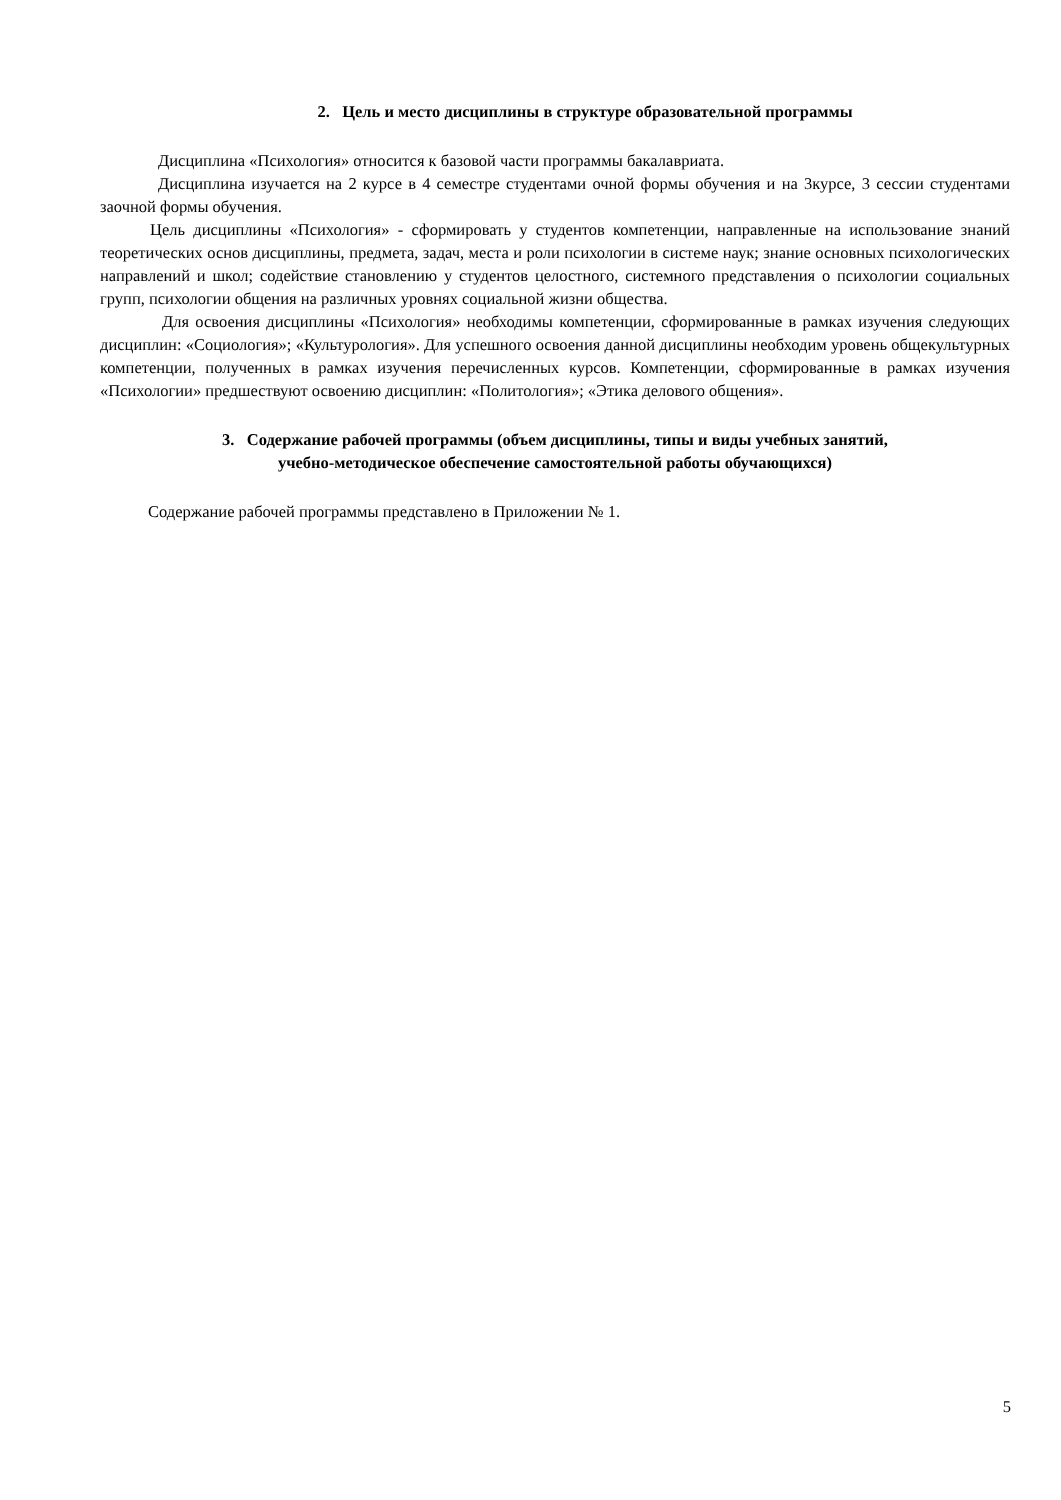2. Цель и место дисциплины в структуре образовательной программы
Дисциплина «Психология» относится к базовой части программы бакалавриата.
Дисциплина изучается на 2 курсе в 4 семестре студентами очной формы обучения и на 3курсе, 3 сессии студентами заочной формы обучения.
Цель дисциплины «Психология» - сформировать у студентов компетенции, направленные на использование знаний теоретических основ дисциплины, предмета, задач, места и роли психологии в системе наук; знание основных психологических направлений и школ; содействие становлению у студентов целостного, системного представления о психологии социальных групп, психологии общения на различных уровнях социальной жизни общества.
Для освоения дисциплины «Психология» необходимы компетенции, сформированные в рамках изучения следующих дисциплин: «Социология»; «Культурология». Для успешного освоения данной дисциплины необходим уровень общекультурных компетенции, полученных в рамках изучения перечисленных курсов. Компетенции, сформированные в рамках изучения «Психологии» предшествуют освоению дисциплин: «Политология»; «Этика делового общения».
3. Содержание рабочей программы (объем дисциплины, типы и виды учебных занятий,
учебно-методическое обеспечение самостоятельной работы обучающихся)
Содержание рабочей программы представлено в Приложении № 1.
5